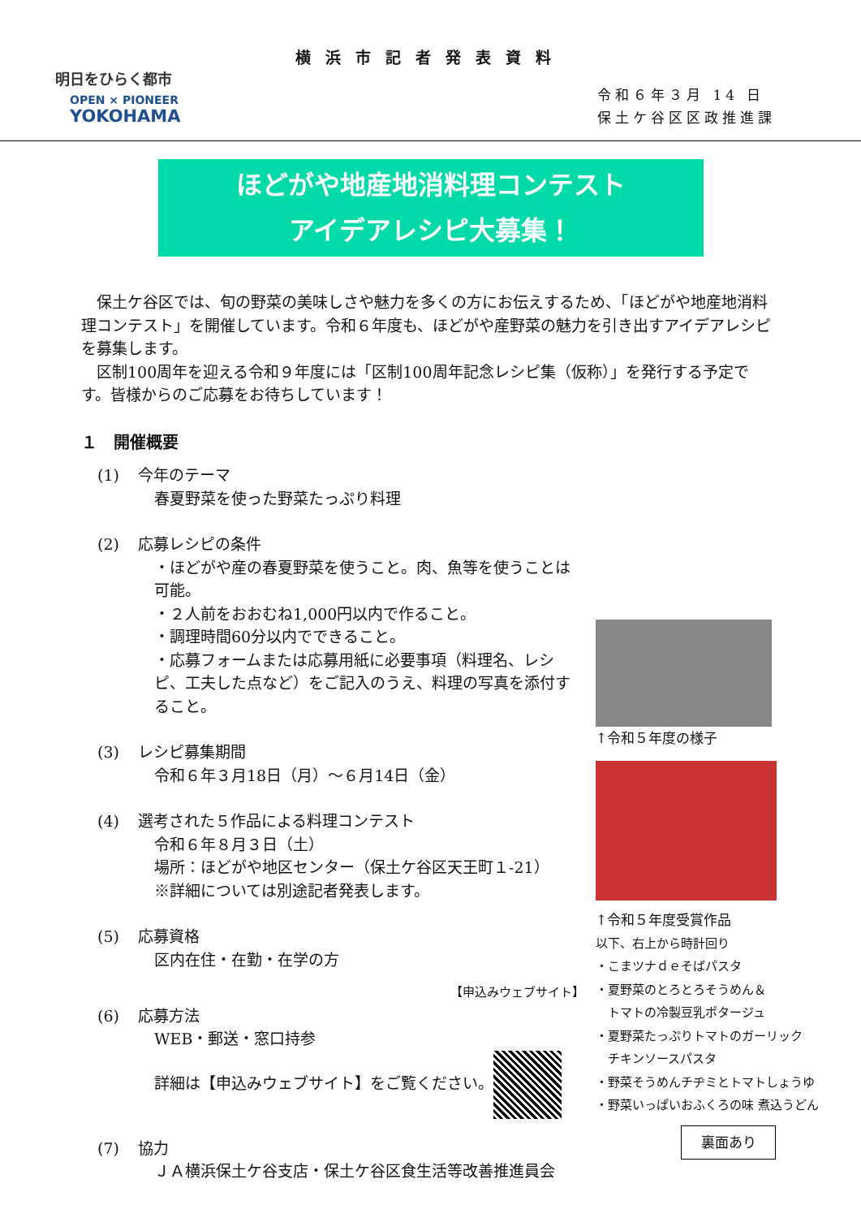横浜市記者発表資料
明日をひらく都市
OPEN × PIONEER
YOKOHAMA
令和６年３月 14 日
保土ケ谷区区政推進課
ほどがや地産地消料理コンテスト
アイデアレシピ大募集！
　保土ケ谷区では、旬の野菜の美味しさや魅力を多くの方にお伝えするため、「ほどがや地産地消料理コンテスト」を開催しています。令和６年度も、ほどがや産野菜の魅力を引き出すアイデアレシピを募集します。
　区制100周年を迎える令和９年度には「区制100周年記念レシピ集（仮称）」を発行する予定です。皆様からのご応募をお待ちしています！
１　開催概要
(1) 今年のテーマ
春夏野菜を使った野菜たっぷり料理
(2) 応募レシピの条件
・ほどがや産の春夏野菜を使うこと。肉、魚等を使うことは可能。
・２人前をおおむね1,000円以内で作ること。
・調理時間60分以内でできること。
・応募フォームまたは応募用紙に必要事項（料理名、レシピ、工夫した点など）をご記入のうえ、料理の写真を添付すること。
(3) レシピ募集期間
令和６年３月18日（月）～６月14日（金）
(4) 選考された５作品による料理コンテスト
令和６年８月３日（土）
場所：ほどがや地区センター（保土ケ谷区天王町１-21）
※詳細については別途記者発表します。
(5) 応募資格
区内在住・在勤・在学の方
【申込みウェブサイト】
(6) 応募方法
WEB・郵送・窓口持参
詳細は【申込みウェブサイト】をご覧ください。
(7) 協力
ＪＡ横浜保土ケ谷支店・保土ケ谷区食生活等改善推進員会
↑令和５年度の様子
↑令和５年度受賞作品
以下、右上から時計回り
・こまツナｄｅそばパスタ
・夏野菜のとろとろそうめん＆
　トマトの冷製豆乳ポタージュ
・夏野菜たっぷりトマトのガーリック
　チキンソースパスタ
・野菜そうめんチヂミとトマトしょうゆ
・野菜いっぱいおふくろの味 煮込うどん
裏面あり